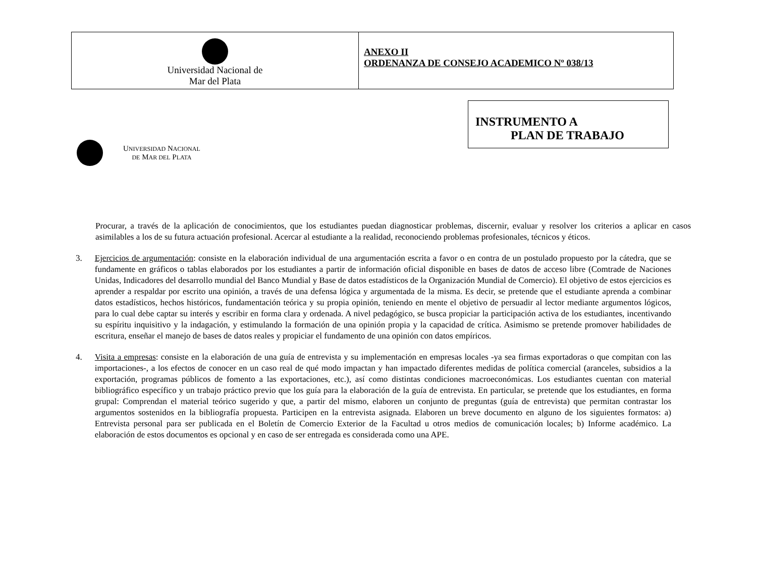Universidad Nacional de
Mar del Plata
ANEXO II
ORDENANZA DE CONSEJO ACADEMICO Nº 038/13
INSTRUMENTO A
PLAN DE TRABAJO
UNIVERSIDAD NACIONAL
DE MAR DEL PLATA
Procurar, a través de la aplicación de conocimientos, que los estudiantes puedan diagnosticar problemas, discernir, evaluar y resolver los criterios a aplicar en casos asimilables a los de su futura actuación profesional. Acercar al estudiante a la realidad, reconociendo problemas profesionales, técnicos y éticos.
3. Ejercicios de argumentación: consiste en la elaboración individual de una argumentación escrita a favor o en contra de un postulado propuesto por la cátedra, que se fundamente en gráficos o tablas elaborados por los estudiantes a partir de información oficial disponible en bases de datos de acceso libre (Comtrade de Naciones Unidas, Indicadores del desarrollo mundial del Banco Mundial y Base de datos estadísticos de la Organización Mundial de Comercio). El objetivo de estos ejercicios es aprender a respaldar por escrito una opinión, a través de una defensa lógica y argumentada de la misma. Es decir, se pretende que el estudiante aprenda a combinar datos estadísticos, hechos históricos, fundamentación teórica y su propia opinión, teniendo en mente el objetivo de persuadir al lector mediante argumentos lógicos, para lo cual debe captar su interés y escribir en forma clara y ordenada. A nivel pedagógico, se busca propiciar la participación activa de los estudiantes, incentivando su espíritu inquisitivo y la indagación, y estimulando la formación de una opinión propia y la capacidad de crítica. Asimismo se pretende promover habilidades de escritura, enseñar el manejo de bases de datos reales y propiciar el fundamento de una opinión con datos empíricos.
4. Visita a empresas: consiste en la elaboración de una guía de entrevista y su implementación en empresas locales -ya sea firmas exportadoras o que compitan con las importaciones-, a los efectos de conocer en un caso real de qué modo impactan y han impactado diferentes medidas de política comercial (aranceles, subsidios a la exportación, programas públicos de fomento a las exportaciones, etc.), así como distintas condiciones macroeconómicas. Los estudiantes cuentan con material bibliográfico específico y un trabajo práctico previo que los guía para la elaboración de la guía de entrevista. En particular, se pretende que los estudiantes, en forma grupal: Comprendan el material teórico sugerido y que, a partir del mismo, elaboren un conjunto de preguntas (guía de entrevista) que permitan contrastar los argumentos sostenidos en la bibliografía propuesta. Participen en la entrevista asignada. Elaboren un breve documento en alguno de los siguientes formatos: a) Entrevista personal para ser publicada en el Boletín de Comercio Exterior de la Facultad u otros medios de comunicación locales; b) Informe académico. La elaboración de estos documentos es opcional y en caso de ser entregada es considerada como una APE.